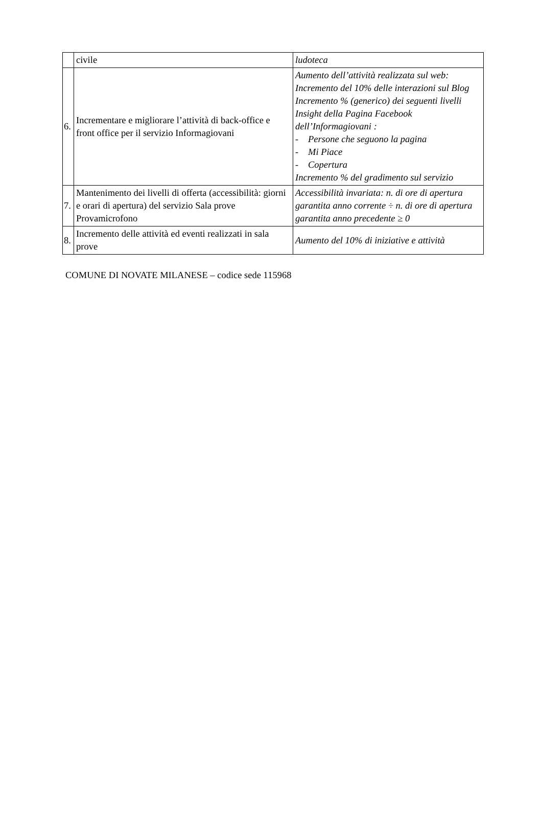| | civile | ludoteca |
| 6. | Incrementare e migliorare l’attività di back-office e front office per il servizio Informagiovani | Aumento dell’attività realizzata sul web: Incremento del 10% delle interazioni sul Blog Incremento % (generico) dei seguenti livelli Insight della Pagina Facebook dell’Informagiovani : - Persone che seguono la pagina - Mi Piace - Copertura Incremento % del gradimento sul servizio |
| 7. | Mantenimento dei livelli di offerta (accessibilità: giorni e orari di apertura) del servizio Sala prove Provamicrofono | Accessibilità invariata: n. di ore di apertura garantita anno corrente ÷ n. di ore di apertura garantita anno precedente ≥ 0 |
| 8. | Incremento delle attività ed eventi realizzati in sala prove | Aumento del 10% di iniziative e attività |
COMUNE DI NOVATE MILANESE – codice sede 115968